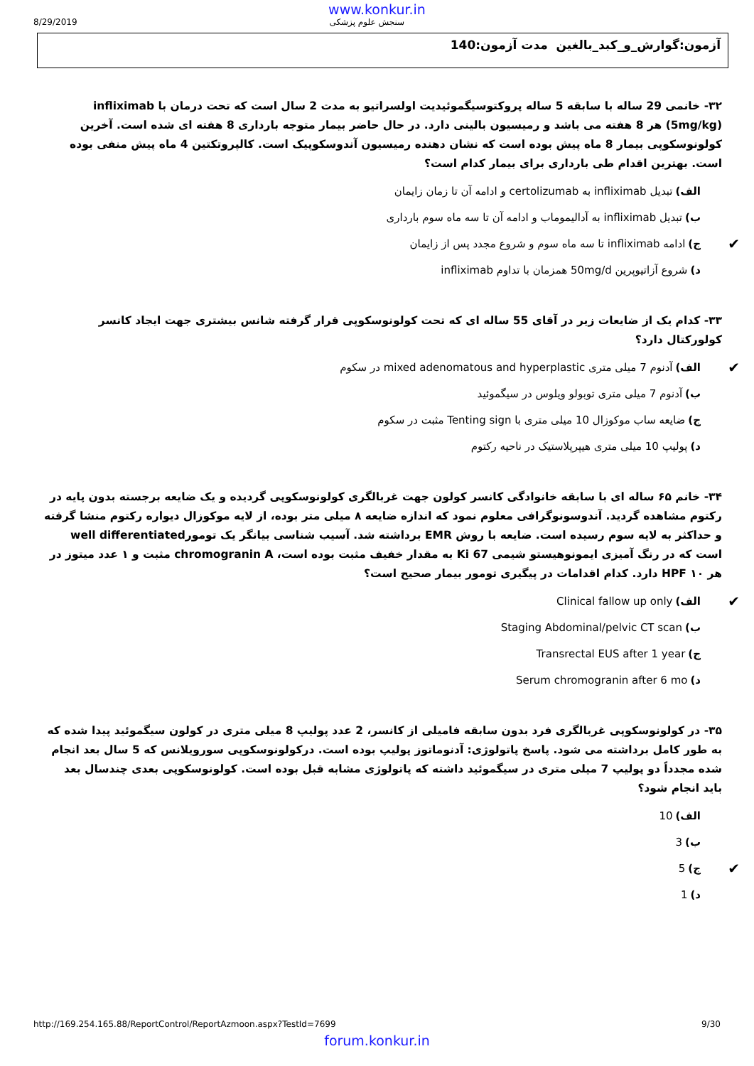www.konkur.in
8/29/2019 سنجش علوم پزشکی
آزمون:گوارش_و_کبد_بالغین مدت آزمون:140
۳۲- خانمی 29 ساله با سابقه 5 ساله پروکتوسیگموئیدیت اولسراتیو به مدت 2 سال است که تحت درمان با infliximab (5mg/kg) هر 8 هفته می باشد و رمیسیون بالینی دارد. در حال حاضر بیمار متوجه بارداری 8 هفته ای شده است. آخرین کولونوسکوپی بیمار 8 ماه پیش بوده است که نشان دهنده رمیسیون آندوسکوپیک است. کالپروتکتین 4 ماه پیش منفی بوده است. بهترین اقدام طی بارداری برای بیمار کدام است؟
الف) تبدیل infliximab به certolizumab و ادامه آن تا زمان زایمان
ب) تبدیل infliximab به آدالیموماب و ادامه آن تا سه ماه سوم بارداری
ج) ادامه infliximab تا سه ماه سوم و شروع مجدد پس از زایمان ✔
د) شروع آزاتیوپرین 50mg/d همزمان با تداوم infliximab
۳۳- کدام یک از ضایعات زیر در آقای 55 ساله ای که تحت کولونوسکوپی قرار گرفته شانس بیشتری جهت ایجاد کانسر کولورکتال دارد؟
الف) آدنوم 7 میلی متری mixed adenomatous and hyperplastic در سکوم ✔
ب) آدنوم 7 میلی متری توبولو ویلوس در سیگموئید
ج) ضایعه ساب موکوزال 10 میلی متری با Tenting sign مثبت در سکوم
د) پولیپ 10 میلی متری هیپرپلاستیک در ناحیه رکتوم
۳۴- خانم ۶۵ ساله ای با سابقه خانوادگی کانسر کولون جهت غربالگری کولونوسکوپی گردیده و یک ضایعه برجسته بدون پایه در رکتوم مشاهده گردید. آندوسونوگرافی معلوم نمود که اندازه ضایعه ۸ میلی متر بوده، از لایه موکوزال دیواره رکتوم منشا گرفته و حداکثر به لایه سوم رسیده است. ضایعه با روش EMR برداشته شد. آسیب شناسی بیانگر یک تومورwell differentiated است که در رنگ آمیزی ایمونوهیستو شیمی Ki 67 به مقدار خفیف مثبت بوده است، chromogranin A مثبت و ۱ عدد میتوز در هر ۱۰ HPF دارد. کدام اقدامات در پیگیری تومور بیمار صحیح است؟
الف) Clinical fallow up only ✔
ب) Staging Abdominal/pelvic CT scan
ج) Transrectal EUS after 1 year
د) Serum chromogranin after 6 mo
۳۵- در کولونوسکوپی غربالگری فرد بدون سابقه فامیلی از کانسر، 2 عدد پولیپ 8 میلی متری در کولون سیگموئید پیدا شده که به طور کامل برداشته می شود. پاسخ پاتولوژی: آدنوماتوز پولیپ بوده است. درکولونوسکوپی سورویلانس که 5 سال بعد انجام شده مجدداً دو پولیپ 7 میلی متری در سیگموئید داشته که پاتولوژی مشابه قبل بوده است. کولونوسکوپی بعدی چندسال بعد باید انجام شود؟
الف) 10
ب) 3
ج) 5 ✔
د) 1
http://169.254.165.88/ReportControl/ReportAzmoon.aspx?TestId=7699 9/30
forum.konkur.in